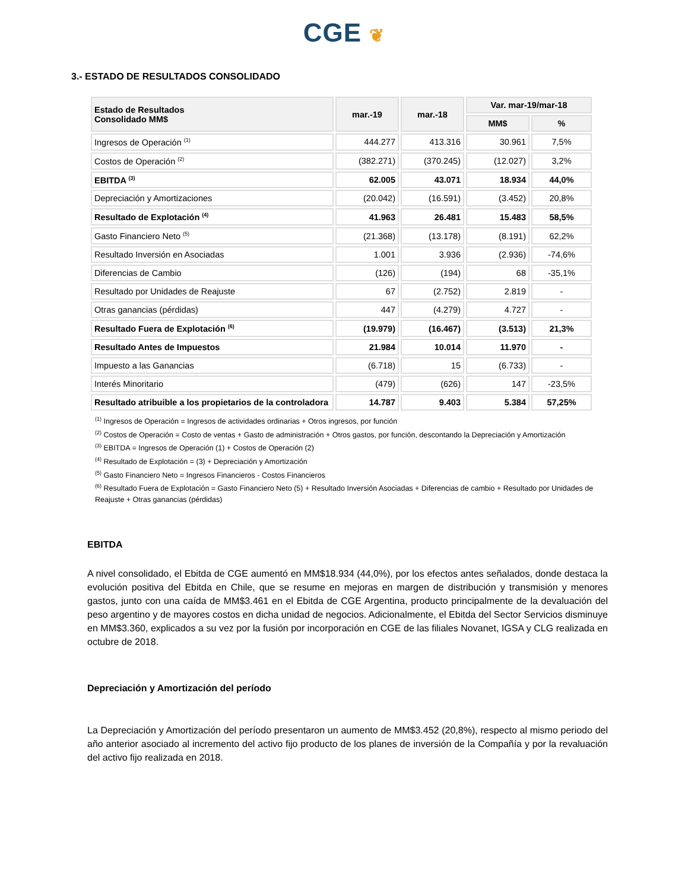CGE ❦
3.- ESTADO DE RESULTADOS CONSOLIDADO
| Estado de Resultados Consolidado MM$ | mar.-19 | mar.-18 | Var. mar-19/mar-18 | |
| --- | --- | --- | --- | --- |
| | | | MM$ | % |
| Ingresos de Operación <sup>(1)</sup> | 444.277 | 413.316 | 30.961 | 7,5% |
| Costos de Operación <sup>(2)</sup> | (382.271) | (370.245) | (12.027) | 3,2% |
| EBITDA <sup>(3)</sup> | 62.005 | 43.071 | 18.934 | 44,0% |
| Depreciación y Amortizaciones | (20.042) | (16.591) | (3.452) | 20,8% |
| Resultado de Explotación <sup>(4)</sup> | 41.963 | 26.481 | 15.483 | 58,5% |
| Gasto Financiero Neto <sup>(5)</sup> | (21.368) | (13.178) | (8.191) | 62,2% |
| Resultado Inversión en Asociadas | 1.001 | 3.936 | (2.936) | -74,6% |
| Diferencias de Cambio | (126) | (194) | 68 | -35,1% |
| Resultado por Unidades de Reajuste | 67 | (2.752) | 2.819 | - |
| Otras ganancias (pérdidas) | 447 | (4.279) | 4.727 | - |
| Resultado Fuera de Explotación <sup>(6)</sup> | (19.979) | (16.467) | (3.513) | 21,3% |
| Resultado Antes de Impuestos | 21.984 | 10.014 | 11.970 | - |
| Impuesto a las Ganancias | (6.718) | 15 | (6.733) | - |
| Interés Minoritario | (479) | (626) | 147 | -23,5% |
| Resultado atribuible a los propietarios de la controladora | 14.787 | 9.403 | 5.384 | 57,25% |
<sup>(1)</sup> Ingresos de Operación = Ingresos de actividades ordinarias + Otros ingresos, por función
<sup>(2)</sup> Costos de Operación = Costo de ventas + Gasto de administración + Otros gastos, por función, descontando la Depreciación y Amortización
<sup>(3)</sup> EBITDA = Ingresos de Operación (1) + Costos de Operación (2)
<sup>(4)</sup> Resultado de Explotación = (3) + Depreciación y Amortización
<sup>(5)</sup> Gasto Financiero Neto = Ingresos Financieros - Costos Financieros
<sup>(6)</sup> Resultado Fuera de Explotación = Gasto Financiero Neto (5) + Resultado Inversión Asociadas + Diferencias de cambio + Resultado por Unidades de Reajuste + Otras ganancias (pérdidas)
EBITDA
A nivel consolidado, el Ebitda de CGE aumentó en MM$18.934 (44,0%), por los efectos antes señalados, donde destaca la evolución positiva del Ebitda en Chile, que se resume en mejoras en margen de distribución y transmisión y menores gastos, junto con una caída de MM$3.461 en el Ebitda de CGE Argentina, producto principalmente de la devaluación del peso argentino y de mayores costos en dicha unidad de negocios. Adicionalmente, el Ebitda del Sector Servicios disminuye en MM$3.360, explicados a su vez por la fusión por incorporación en CGE de las filiales Novanet, IGSA y CLG realizada en octubre de 2018.
Depreciación y Amortización del período
La Depreciación y Amortización del período presentaron un aumento de MM$3.452 (20,8%), respecto al mismo periodo del año anterior asociado al incremento del activo fijo producto de los planes de inversión de la Compañía y por la revaluación del activo fijo realizada en 2018.